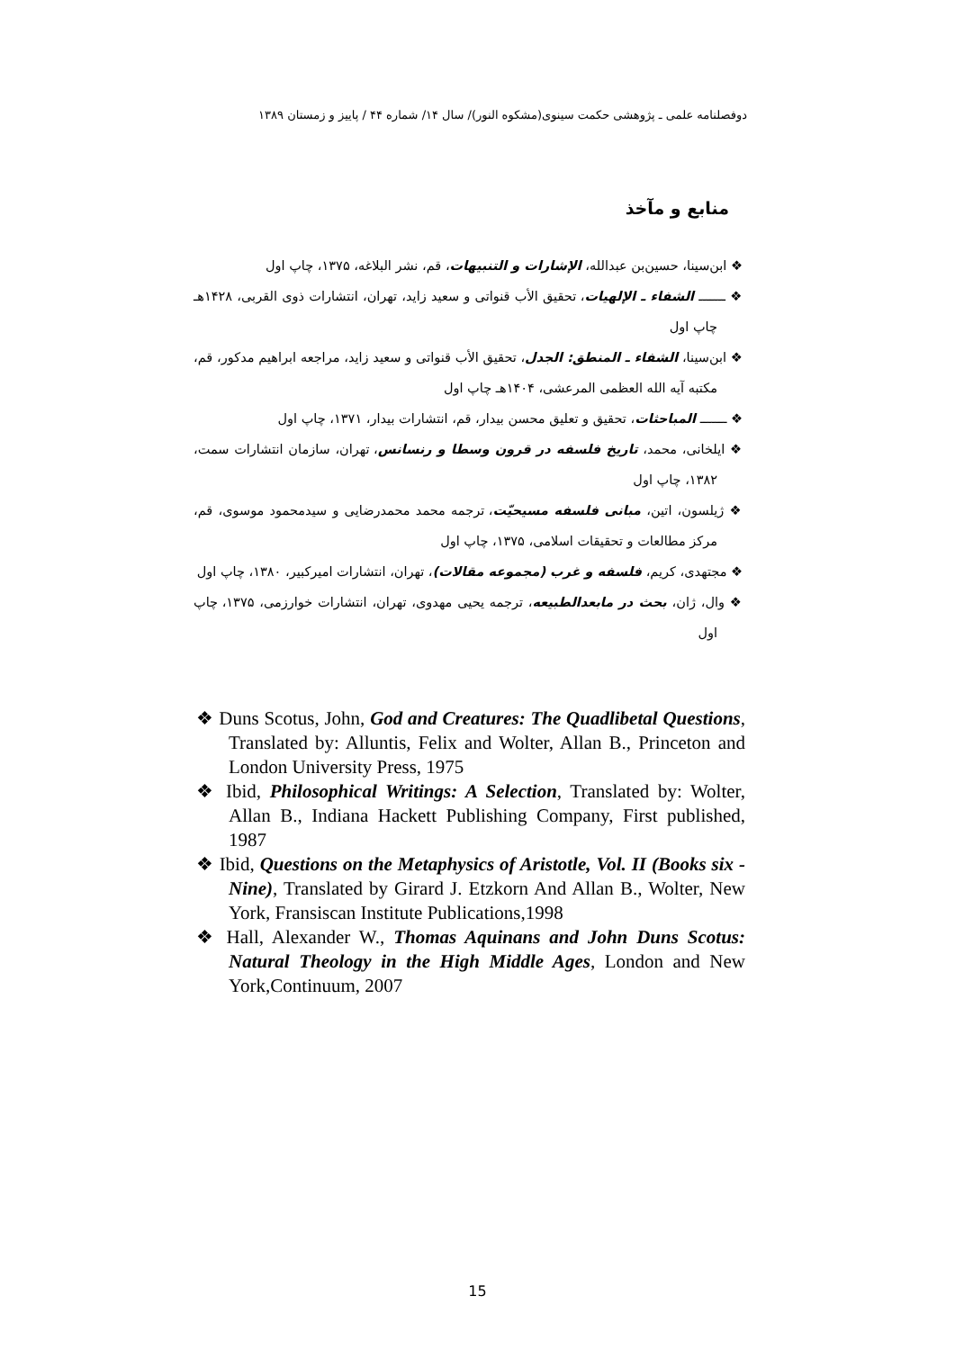دوفصلنامه علمی ـ پژوهشی حکمت سینوی(مشکوه النور)/ سال ۱۴/ شماره ۴۴ / پاییز و زمستان ۱۳۸۹
منابع و مآخذ
❖ ابن‌سینا، حسین‌بن عبدالله، الإشارات و التنبیهات، قم، نشر البلاغه، ۱۳۷۵، چاپ اول
❖ ـــــــ الشفاء ـ الإلهیات، تحقیق الأب قنواتی و سعید زاید، تهران، انتشارات ذوی القربی، ۱۴۲۸هـ چاپ اول
❖ ابن‌سینا، الشفاء ـ المنطق: الجدل، تحقیق الأب قنواتی و سعید زاید، مراجعه ابراهیم مدکور، قم، مکتبه آیه الله العظمی المرعشی، ۱۴۰۴هـ چاپ اول
❖ ـــــــ المباحثات، تحقیق و تعلیق محسن بیدار، قم، انتشارات بیدار، ۱۳۷۱، چاپ اول
❖ ایلخانی، محمد، تاریخ فلسفه در قرون وسطا و رنسانس، تهران، سازمان انتشارات سمت، ۱۳۸۲، چاپ اول
❖ ژیلسون، اتین، مبانی فلسفه مسیحیّت، ترجمه محمد محمدرضایی و سیدمحمود موسوی، قم، مرکز مطالعات و تحقیقات اسلامی، ۱۳۷۵، چاپ اول
❖ مجتهدی، کریم، فلسفه و غرب (مجموعه مقالات)، تهران، انتشارات امیرکبیر، ۱۳۸۰، چاپ اول
❖ وال، ژان، بحث در مابعدالطبیعه، ترجمه یحیی مهدوی، تهران، انتشارات خوارزمی، ۱۳۷۵، چاپ اول
❖ Duns Scotus, John, God and Creatures: The Quadlibetal Questions, Translated by: Alluntis, Felix and Wolter, Allan B., Princeton and London University Press, 1975
❖ Ibid, Philosophical Writings: A Selection, Translated by: Wolter, Allan B., Indiana Hackett Publishing Company, First published, 1987
❖ Ibid, Questions on the Metaphysics of Aristotle, Vol. II (Books six - Nine), Translated by Girard J. Etzkorn And Allan B., Wolter, New York, Fransiscan Institute Publications,1998
❖ Hall, Alexander W., Thomas Aquinans and John Duns Scotus: Natural Theology in the High Middle Ages, London and New York,Continuum, 2007
15